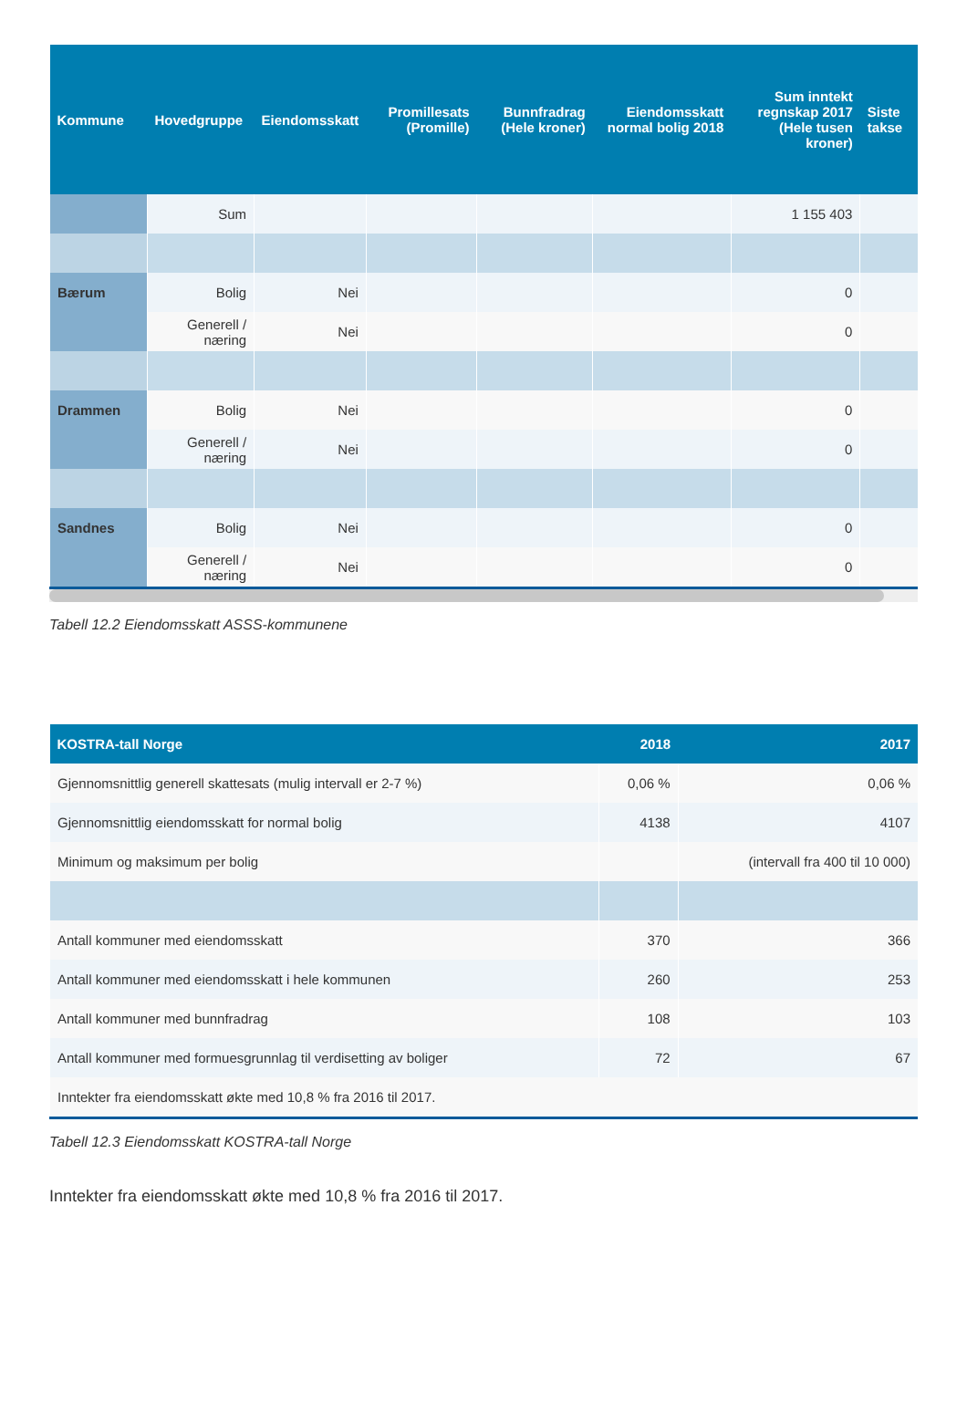| Kommune | Hovedgruppe | Eiendomsskatt | Promillesats (Promille) | Bunnfradrag (Hele kroner) | Eiendomsskatt normal bolig 2018 | Sum inntekt regnskap 2017 (Hele tusen kroner) | Siste takse |
| --- | --- | --- | --- | --- | --- | --- | --- |
| | Sum | | | | | 1 155 403 | |
| Bærum | Bolig | Nei | | | | 0 | |
| | Generell / næring | Nei | | | | 0 | |
| Drammen | Bolig | Nei | | | | 0 | |
| | Generell / næring | Nei | | | | 0 | |
| Sandnes | Bolig | Nei | | | | 0 | |
| | Generell / næring | Nei | | | | 0 | |
Tabell 12.2 Eiendomsskatt ASSS-kommunene
| KOSTRA-tall Norge | 2018 | 2017 |
| --- | --- | --- |
| Gjennomsnittlig generell skattesats (mulig intervall er 2-7 %) | 0,06 % | 0,06 % |
| Gjennomsnittlig eiendomsskatt for normal bolig | 4138 | 4107 |
| Minimum og maksimum per bolig | | (intervall fra 400 til 10 000) |
| Antall kommuner med eiendomsskatt | 370 | 366 |
| Antall kommuner med eiendomsskatt i hele kommunen | 260 | 253 |
| Antall kommuner med bunnfradrag | 108 | 103 |
| Antall kommuner med formuesgrunnlag til verdisetting av boliger | 72 | 67 |
| Inntekter fra eiendomsskatt økte med 10,8 % fra 2016 til 2017. | | |
Tabell 12.3 Eiendomsskatt KOSTRA-tall Norge
Inntekter fra eiendomsskatt økte med 10,8 % fra 2016 til 2017.